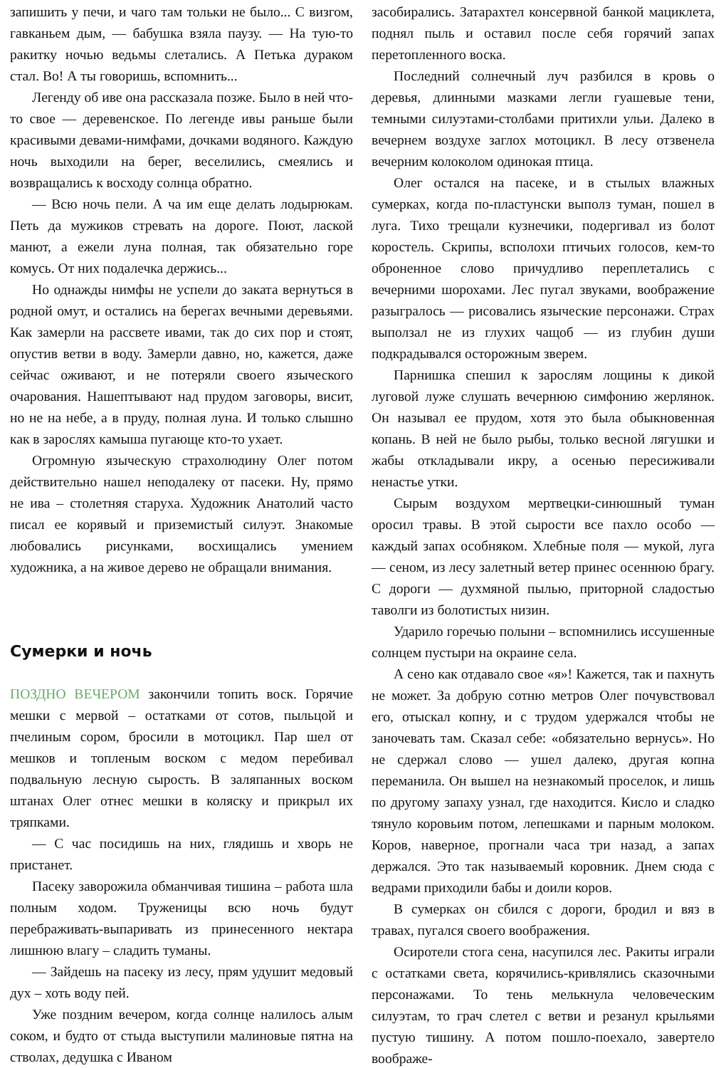запишить у печи, и чаго там тольки не было... С визгом, гавканьем дым, — бабушка взяла паузу. — На тую-то ракитку ночью ведьмы слетались. А Петька дураком стал. Во! А ты говоришь, вспомнить...
Легенду об иве она рассказала позже. Было в ней что-то свое — деревенское. По легенде ивы раньше были красивыми девами-нимфами, дочками водяного. Каждую ночь выходили на берег, веселились, смеялись и возвращались к восходу солнца обратно.
— Всю ночь пели. А ча им еще делать лодырюкам. Петь да мужиков стревать на дороге. Поют, лаской манют, а ежели луна полная, так обязательно горе комусь. От них подалечка держись...
Но однажды нимфы не успели до заката вернуться в родной омут, и остались на берегах вечными деревьями. Как замерли на рассвете ивами, так до сих пор и стоят, опустив ветви в воду. Замерли давно, но, кажется, даже сейчас оживают, и не потеряли своего языческого очарования. Нашептывают над прудом заговоры, висит, но не на небе, а в пруду, полная луна. И только слышно как в зарослях камыша пугающе кто-то ухает.
Огромную языческую страхолюдину Олег потом действительно нашел неподалеку от пасеки. Ну, прямо не ива – столетняя старуха. Художник Анатолий часто писал ее корявый и приземистый силуэт. Знакомые любовались рисунками, восхищались умением художника, а на живое дерево не обращали внимания.
Сумерки и ночь
ПОЗДНО ВЕЧЕРОМ закончили топить воск. Горячие мешки с мервой – остатками от сотов, пыльцой и пчелиным сором, бросили в мотоцикл. Пар шел от мешков и топленым воском с медом перебивал подвальную лесную сырость. В заляпанных воском штанах Олег отнес мешки в коляску и прикрыл их тряпками.
— С час посидишь на них, глядишь и хворь не пристанет.
Пасеку заворожила обманчивая тишина – работа шла полным ходом. Труженицы всю ночь будут перебраживать-выпаривать из принесенного нектара лишнюю влагу – сладить туманы.
— Зайдешь на пасеку из лесу, прям удушит медовый дух – хоть воду пей.
Уже поздним вечером, когда солнце налилось алым соком, и будто от стыда выступили малиновые пятна на стволах, дедушка с Иваном
засобирались. Затарахтел консервной банкой мациклета, поднял пыль и оставил после себя горячий запах перетопленного воска.
Последний солнечный луч разбился в кровь о деревья, длинными мазками легли гуашевые тени, темными силуэтами-столбами притихли ульи. Далеко в вечернем воздухе заглох мотоцикл. В лесу отзвенела вечерним колоколом одинокая птица.
Олег остался на пасеке, и в стылых влажных сумерках, когда по-пластунски выполз туман, пошел в луга. Тихо трещали кузнечики, подергивал из болот коростель. Скрипы, всполохи птичьих голосов, кем-то оброненное слово причудливо переплетались с вечерними шорохами. Лес пугал звуками, воображение разыгралось — рисовались языческие персонажи. Страх выползал не из глухих чащоб — из глубин души подкрадывался осторожным зверем.
Парнишка спешил к зарослям лощины к дикой луговой луже слушать вечернюю симфонию жерлянок. Он называл ее прудом, хотя это была обыкновенная копань. В ней не было рыбы, только весной лягушки и жабы откладывали икру, а осенью пересиживали ненастье утки.
Сырым воздухом мертвецки-синюшный туман оросил травы. В этой сырости все пахло особо — каждый запах особняком. Хлебные поля — мукой, луга — сеном, из лесу залетный ветер принес осеннюю брагу. С дороги — духмяной пылью, приторной сладостью таволги из болотистых низин.
Ударило горечью полыни – вспомнились иссушенные солнцем пустыри на окраине села.
А сено как отдавало свое «я»! Кажется, так и пахнуть не может. За добрую сотню метров Олег почувствовал его, отыскал копну, и с трудом удержался чтобы не заночевать там. Сказал себе: «обязательно вернусь». Но не сдержал слово — ушел далеко, другая копна переманила. Он вышел на незнакомый проселок, и лишь по другому запаху узнал, где находится. Кисло и сладко тянуло коровьим потом, лепешками и парным молоком. Коров, наверное, прогнали часа три назад, а запах держался. Это так называемый коровник. Днем сюда с ведрами приходили бабы и доили коров.
В сумерках он сбился с дороги, бродил и вяз в травах, пугался своего воображения.
Осиротели стога сена, насупился лес. Ракиты играли с остатками света, корячились-кривлялись сказочными персонажами. То тень мелькнула человеческим силуэтам, то грач слетел с ветви и резанул крыльями пустую тишину. А потом пошло-поехало, завертело воображе-